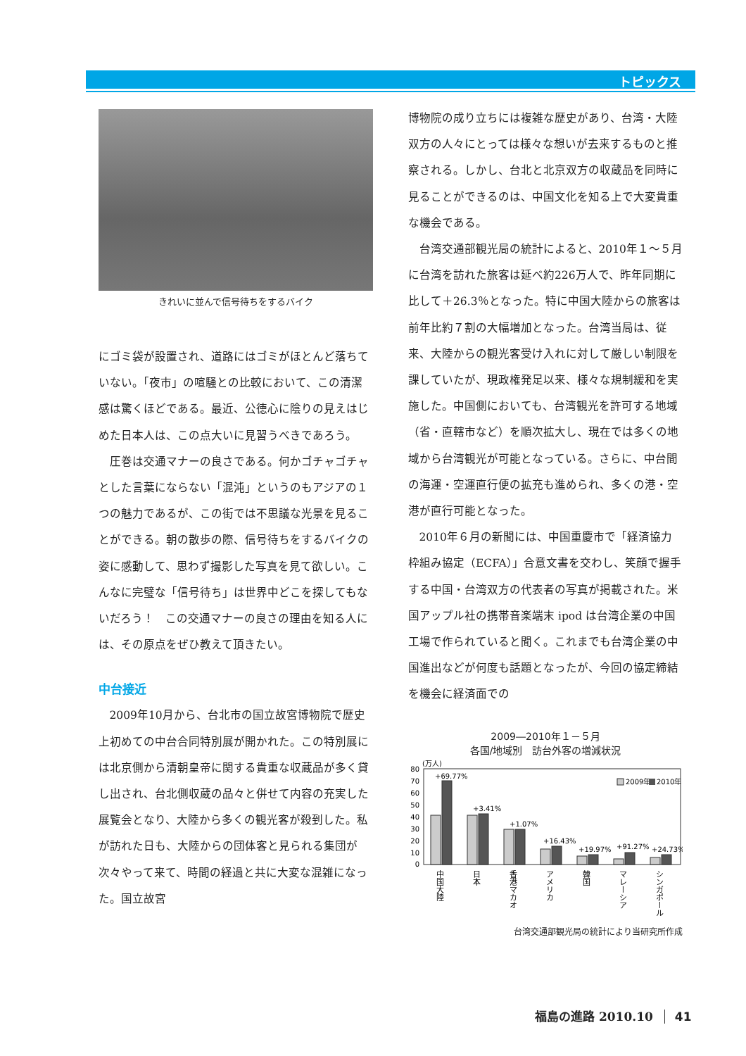トピックス
きれいに並んで信号待ちをするバイク
にゴミ袋が設置され、道路にはゴミがほとんど落ちていない。「夜市」の喧騒との比較において、この清潔感は驚くほどである。最近、公徳心に陰りの見えはじめた日本人は、この点大いに見習うべきであろう。
圧巻は交通マナーの良さである。何かゴチャゴチャとした言葉にならない「混沌」というのもアジアの１つの魅力であるが、この街では不思議な光景を見ることができる。朝の散歩の際、信号待ちをするバイクの姿に感動して、思わず撮影した写真を見て欲しい。こんなに完璧な「信号待ち」は世界中どこを探してもないだろう！　この交通マナーの良さの理由を知る人には、その原点をぜひ教えて頂きたい。
中台接近
2009年10月から、台北市の国立故宮博物院で歴史上初めての中台合同特別展が開かれた。この特別展には北京側から清朝皇帝に関する貴重な収蔵品が多く貸し出され、台北側収蔵の品々と併せて内容の充実した展覧会となり、大陸から多くの観光客が殺到した。私が訪れた日も、大陸からの団体客と見られる集団が次々やって来て、時間の経過と共に大変な混雑になった。国立故宮
博物院の成り立ちには複雑な歴史があり、台湾・大陸双方の人々にとっては様々な想いが去来するものと推察される。しかし、台北と北京双方の収蔵品を同時に見ることができるのは、中国文化を知る上で大変貴重な機会である。
台湾交通部観光局の統計によると、2010年１～５月に台湾を訪れた旅客は延べ約226万人で、昨年同期に比して＋26.3％となった。特に中国大陸からの旅客は前年比約７割の大幅増加となった。台湾当局は、従来、大陸からの観光客受け入れに対して厳しい制限を課していたが、現政権発足以来、様々な規制緩和を実施した。中国側においても、台湾観光を許可する地域（省・直轄市など）を順次拡大し、現在では多くの地域から台湾観光が可能となっている。さらに、中台間の海運・空運直行便の拡充も進められ、多くの港・空港が直行可能となった。
2010年６月の新聞には、中国重慶市で「経済協力枠組み協定（ECFA）」合意文書を交わし、笑顔で握手する中国・台湾双方の代表者の写真が掲載された。米国アップル社の携帯音楽端末 ipod は台湾企業の中国工場で作られていると聞く。これまでも台湾企業の中国進出などが何度も話題となったが、今回の協定締結を機会に経済面での
2009―2010年１－５月
各国/地域別　訪台外客の増減状況
(万人)
80
70
60
50
40
30
20
10
0
2009年
2010年
+69.77%
+3.41%
+1.07%
+16.43%
+19.97%
+91.27%
+24.73%
中国大陸
日本
香港マカオ
アメリカ
韓国
マレーシア
シンガポール
台湾交通部観光局の統計により当研究所作成
福島の進路 2010.10 41